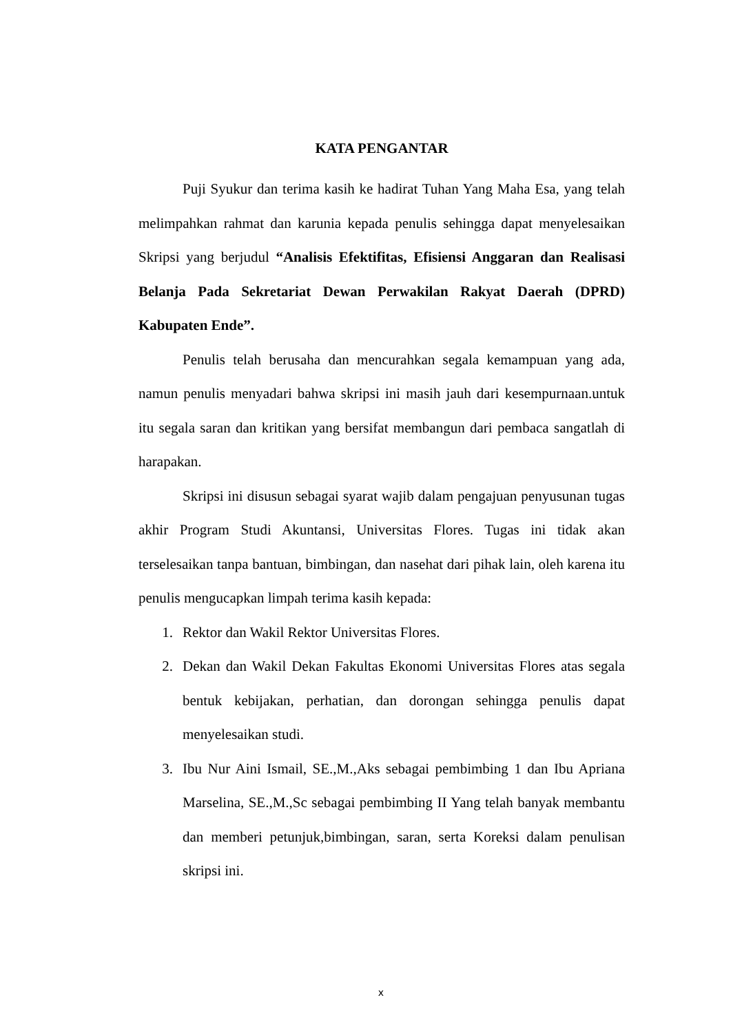KATA PENGANTAR
Puji Syukur dan terima kasih ke hadirat Tuhan Yang Maha Esa, yang telah melimpahkan rahmat dan karunia kepada penulis sehingga dapat menyelesaikan Skripsi yang berjudul “Analisis Efektifitas, Efisiensi Anggaran dan Realisasi Belanja Pada Sekretariat Dewan Perwakilan Rakyat Daerah (DPRD) Kabupaten Ende”.
Penulis telah berusaha dan mencurahkan segala kemampuan yang ada, namun penulis menyadari bahwa skripsi ini masih jauh dari kesempurnaan.untuk itu segala saran dan kritikan yang bersifat membangun dari pembaca sangatlah di harapakan.
Skripsi ini disusun sebagai syarat wajib dalam pengajuan penyusunan tugas akhir Program Studi Akuntansi, Universitas Flores. Tugas ini tidak akan terselesaikan tanpa bantuan, bimbingan, dan nasehat dari pihak lain, oleh karena itu penulis mengucapkan limpah terima kasih kepada:
1. Rektor dan Wakil Rektor Universitas Flores.
2. Dekan dan Wakil Dekan Fakultas Ekonomi Universitas Flores atas segala bentuk kebijakan, perhatian, dan dorongan sehingga penulis dapat menyelesaikan studi.
3. Ibu Nur Aini Ismail, SE.,M.,Aks sebagai pembimbing 1 dan Ibu Apriana Marselina, SE.,M.,Sc sebagai pembimbing II Yang telah banyak membantu dan memberi petunjuk,bimbingan, saran, serta Koreksi dalam penulisan skripsi ini.
x